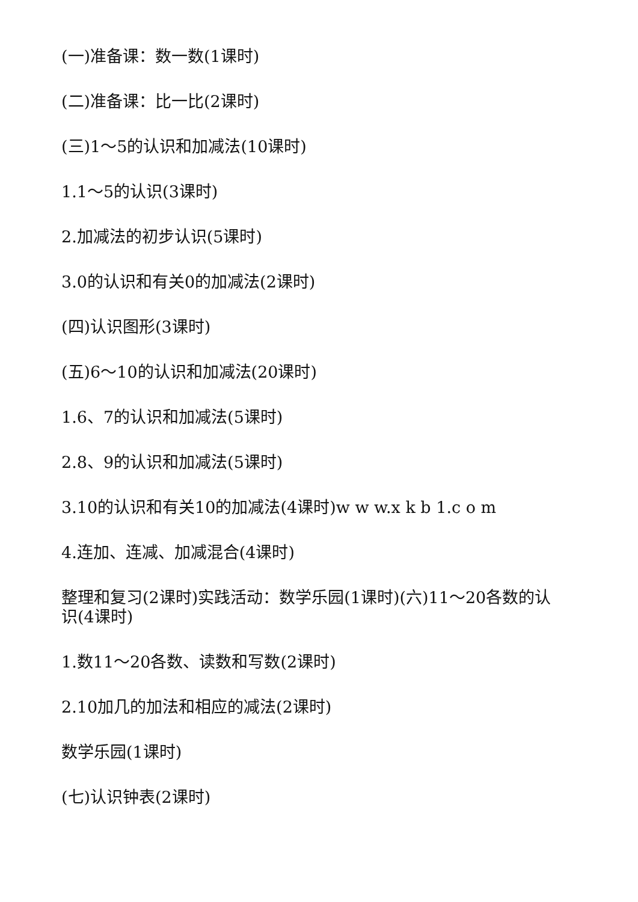(一)准备课：数一数(1课时)
(二)准备课：比一比(2课时)
(三)1～5的认识和加减法(10课时)
1.1～5的认识(3课时)
2.加减法的初步认识(5课时)
3.0的认识和有关0的加减法(2课时)
(四)认识图形(3课时)
(五)6～10的认识和加减法(20课时)
1.6、7的认识和加减法(5课时)
2.8、9的认识和加减法(5课时)
3.10的认识和有关10的加减法(4课时)w w w.x k b 1.c o m
4.连加、连减、加减混合(4课时)
整理和复习(2课时)实践活动：数学乐园(1课时)(六)11～20各数的认识(4课时)
1.数11～20各数、读数和写数(2课时)
2.10加几的加法和相应的减法(2课时)
数学乐园(1课时)
(七)认识钟表(2课时)